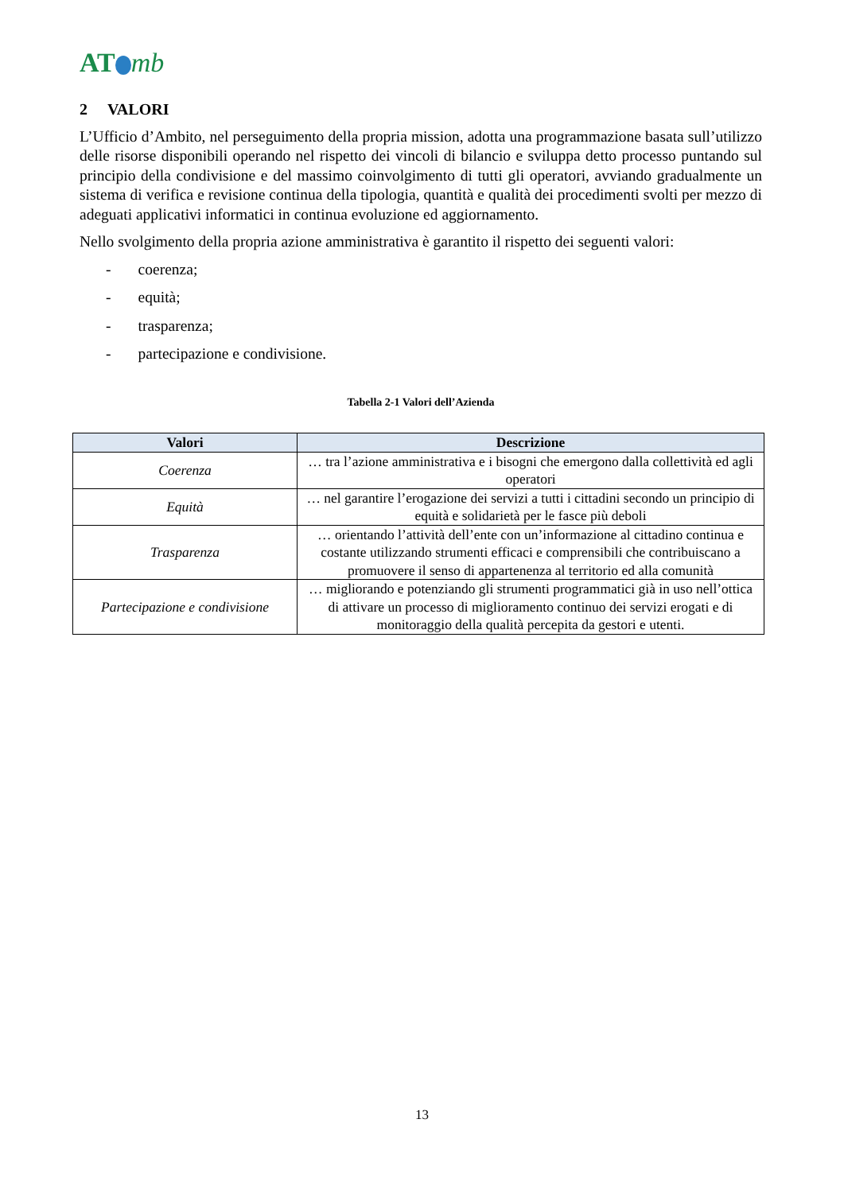AT mb
2 VALORI
L’Ufficio d’Ambito, nel perseguimento della propria mission, adotta una programmazione basata sull’utilizzo delle risorse disponibili operando nel rispetto dei vincoli di bilancio e sviluppa detto processo puntando sul principio della condivisione e del massimo coinvolgimento di tutti gli operatori, avviando gradualmente un sistema di verifica e revisione continua della tipologia, quantità e qualità dei procedimenti svolti per mezzo di adeguati applicativi informatici in continua evoluzione ed aggiornamento.
Nello svolgimento della propria azione amministrativa è garantito il rispetto dei seguenti valori:
- coerenza;
- equità;
- trasparenza;
- partecipazione e condivisione.
Tabella 2-1 Valori dell’Azienda
| Valori | Descrizione |
| --- | --- |
| Coerenza | … tra l’azione amministrativa e i bisogni che emergono dalla collettività ed agli operatori |
| Equità | … nel garantire l’erogazione dei servizi a tutti i cittadini secondo un principio di equità e solidarietà per le fasce più deboli |
| Trasparenza | … orientando l’attività dell’ente con un’informazione al cittadino continua e costante utilizzando strumenti efficaci e comprensibili che contribuiscano a promuovere il senso di appartenenza al territorio ed alla comunità |
| Partecipazione e condivisione | … migliorando e potenziando gli strumenti programmatici già in uso nell’ottica di attivare un processo di miglioramento continuo dei servizi erogati e di monitoraggio della qualità percepita da gestori e utenti. |
13